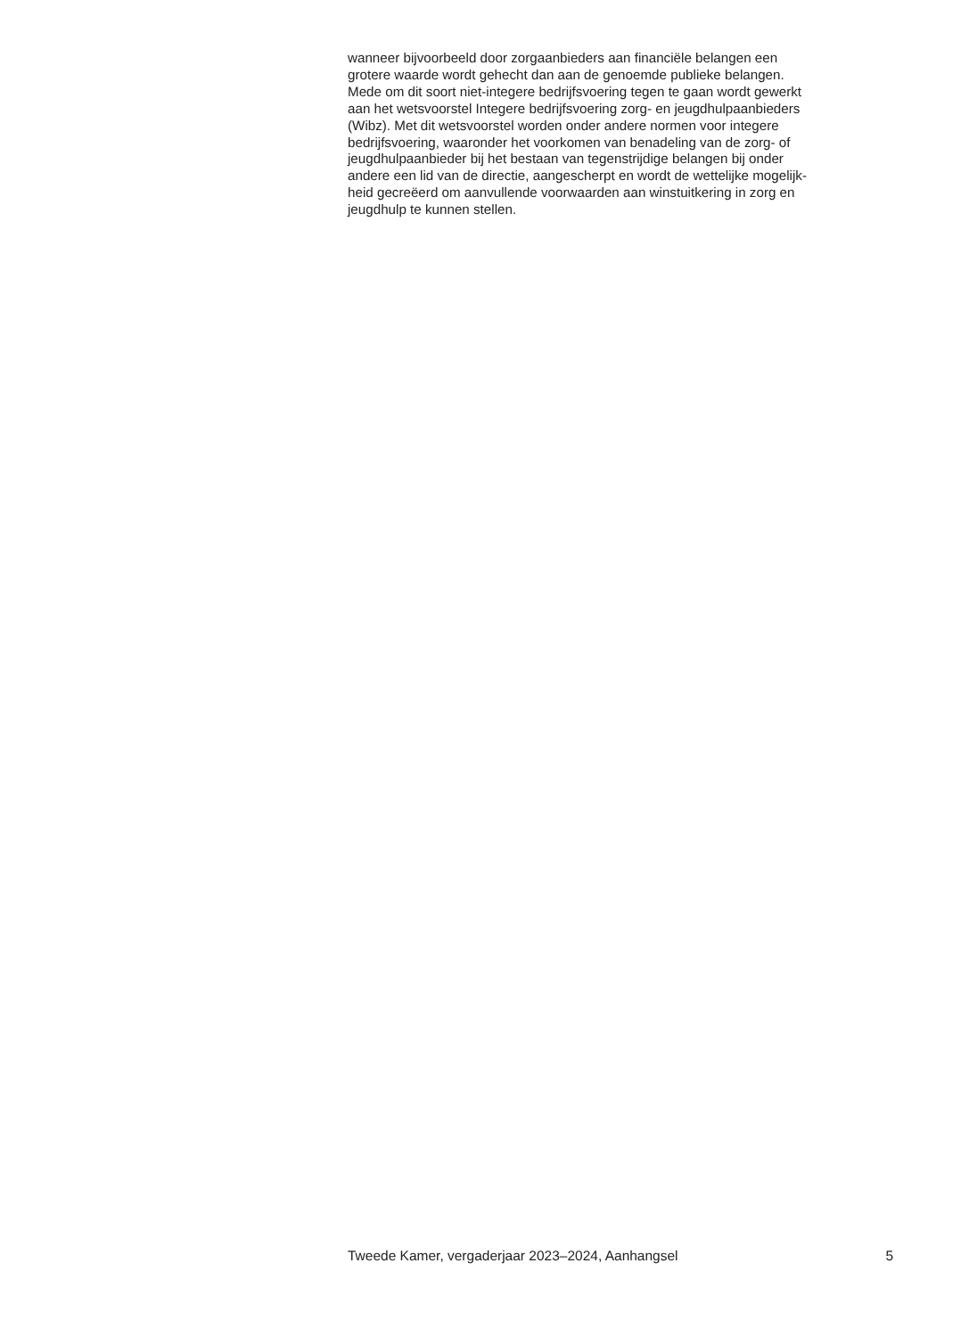wanneer bijvoorbeeld door zorgaanbieders aan financiële belangen een
grotere waarde wordt gehecht dan aan de genoemde publieke belangen.
Mede om dit soort niet-integere bedrijfsvoering tegen te gaan wordt gewerkt
aan het wetsvoorstel Integere bedrijfsvoering zorg- en jeugdhulpaanbieders
(Wibz). Met dit wetsvoorstel worden onder andere normen voor integere
bedrijfsvoering, waaronder het voorkomen van benadeling van de zorg- of
jeugdhulpaanbieder bij het bestaan van tegenstrijdige belangen bij onder
andere een lid van de directie, aangescherpt en wordt de wettelijke mogelijk-
heid gecreëerd om aanvullende voorwaarden aan winstuitkering in zorg en
jeugdhulp te kunnen stellen.
Tweede Kamer, vergaderjaar 2023–2024, Aanhangsel 5